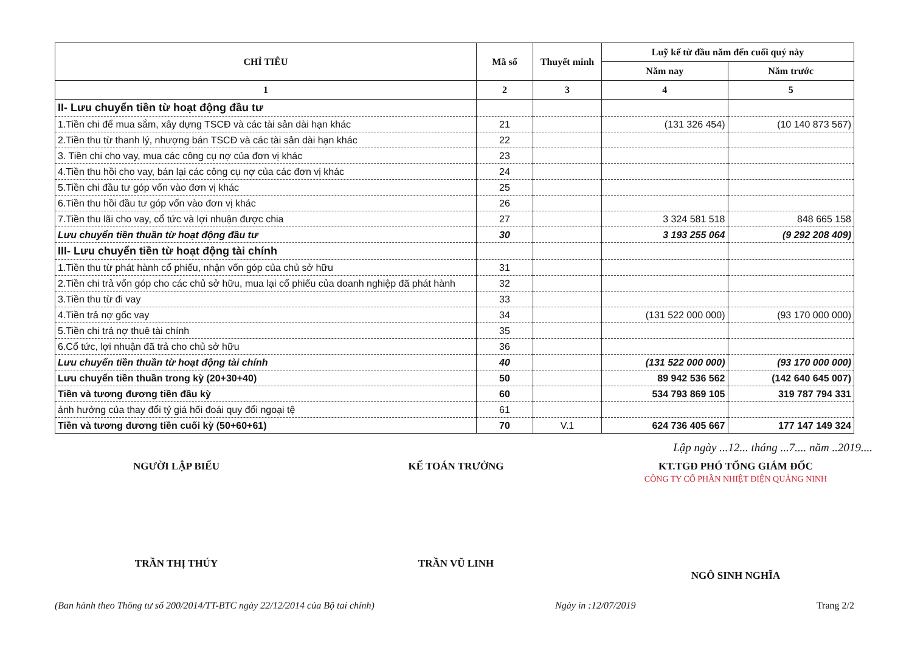| CHỈ TIÊU | Mã số | Thuyết minh | Luỹ kế từ đầu năm đến cuối quý này | |
| --- | --- | --- | --- | --- |
| | | | Năm nay | Năm trước |
| 1 | 2 | 3 | 4 | 5 |
| II- Lưu chuyển tiền từ hoạt động đầu tư | | | | |
| 1.Tiền chi để mua sắm, xây dựng TSCĐ và các tài sản dài hạn khác | 21 | | (131 326 454) | (10 140 873 567) |
| 2.Tiền thu từ thanh lý, nhượng bán TSCĐ và các tài sản dài hạn khác | 22 | | | |
| 3. Tiền chi cho vay, mua các công cụ nợ của đơn vị khác | 23 | | | |
| 4.Tiền thu hồi cho vay, bán lại các công cụ nợ của các đơn vị khác | 24 | | | |
| 5.Tiền chi đầu tư góp vốn vào đơn vị khác | 25 | | | |
| 6.Tiền thu hồi đầu tư góp vốn vào đơn vị khác | 26 | | | |
| 7.Tiền thu lãi cho vay, cổ tức và lợi nhuận được chia | 27 | | 3 324 581 518 | 848 665 158 |
| Lưu chuyển tiền thuần từ hoạt động đầu tư | 30 | | 3 193 255 064 | (9 292 208 409) |
| III- Lưu chuyển tiền từ hoạt động tài chính | | | | |
| 1.Tiền thu từ phát hành cổ phiếu, nhận vốn góp của chủ sở hữu | 31 | | | |
| 2.Tiền chi trả vốn góp cho các chủ sở hữu, mua lại cổ phiếu của doanh nghiệp đã phát hành | 32 | | | |
| 3.Tiền thu từ đi vay | 33 | | | |
| 4.Tiền trả nợ gốc vay | 34 | | (131 522 000 000) | (93 170 000 000) |
| 5.Tiền chi trả nợ thuê tài chính | 35 | | | |
| 6.Cổ tức, lợi nhuận đã trả cho chủ sở hữu | 36 | | | |
| Lưu chuyển tiền thuần từ hoạt động tài chính | 40 | | (131 522 000 000) | (93 170 000 000) |
| Lưu chuyển tiền thuần trong kỳ (20+30+40) | 50 | | 89 942 536 562 | (142 640 645 007) |
| Tiền và tương đương tiền đầu kỳ | 60 | | 534 793 869 105 | 319 787 794 331 |
| ảnh hưởng của thay đổi tỷ giá hối đoái quy đổi ngoại tệ | 61 | | | |
| Tiền và tương đương tiền cuối kỳ (50+60+61) | 70 | V.1 | 624 736 405 667 | 177 147 149 324 |
Lập ngày ...12... tháng ...7.... năm ..2019....
NGƯỜI LẬP BIỂU
TRẦN THỊ THÚY
KẾ TOÁN TRƯỞNG
TRẦN VŨ LINH
KT.TGĐ PHÓ TỔNG GIÁM ĐỐC
CÔNG TY CỔ PHẦN NHIỆT ĐIỆN QUẢNG NINH
NGÔ SINH NGHĨA
(Ban hành theo Thông tư số 200/2014/TT-BTC ngày 22/12/2014 của Bộ tai chính) Ngày in :12/07/2019 Trang 2/2